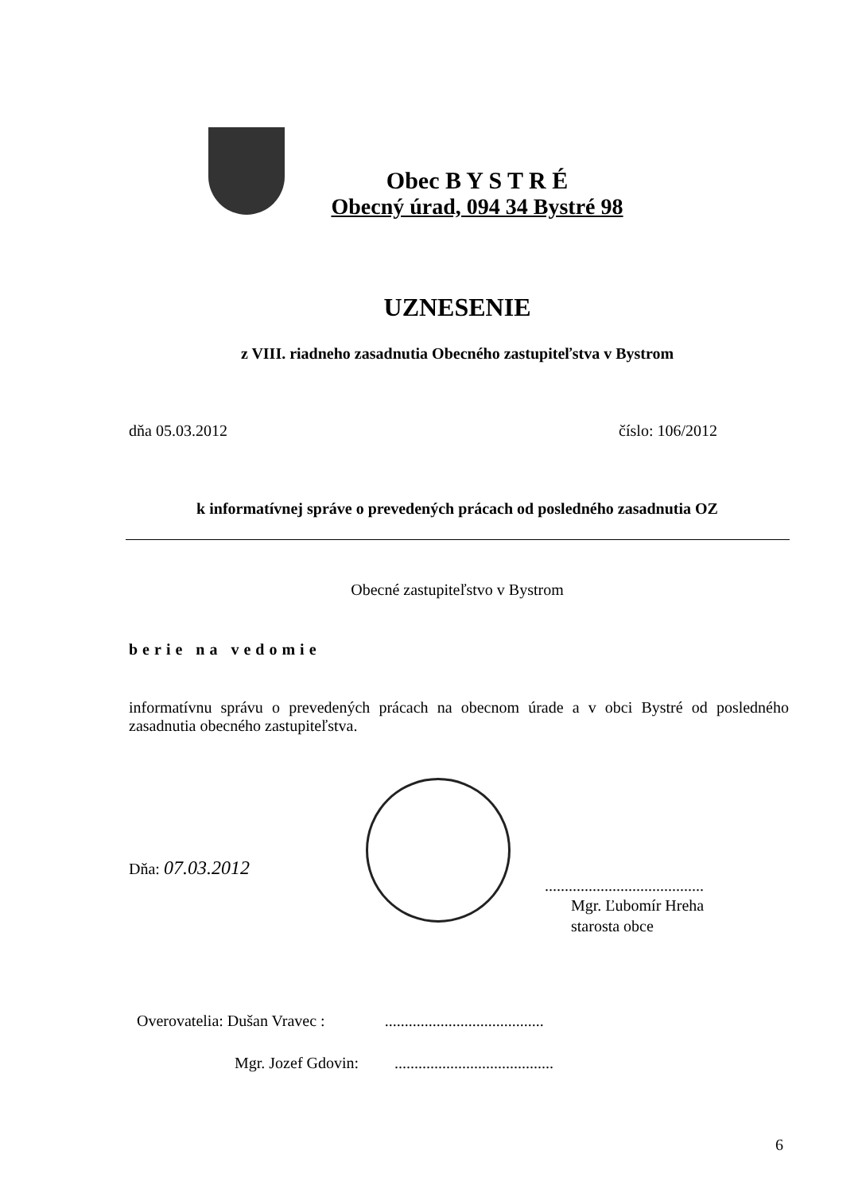Obec B Y S T R É
Obecný úrad, 094 34 Bystré 98
UZNESENIE
z VIII. riadneho zasadnutia Obecného zastupiteľstva v Bystrom
dňa 05.03.2012 číslo: 106/2012
k informatívnej správe o prevedených prácach od posledného zasadnutia OZ
Obecné zastupiteľstvo v Bystrom
berie na vedomie
informatívnu správu o prevedených prácach na obecnom úrade a v obci Bystré od posledného zasadnutia obecného zastupiteľstva.
Dňa: 07.03.2012
........................................
Mgr. Ľubomír Hreha
starosta obce
Overovatelia: Dušan Vravec : ........................................
Mgr. Jozef Gdovin: ........................................
6